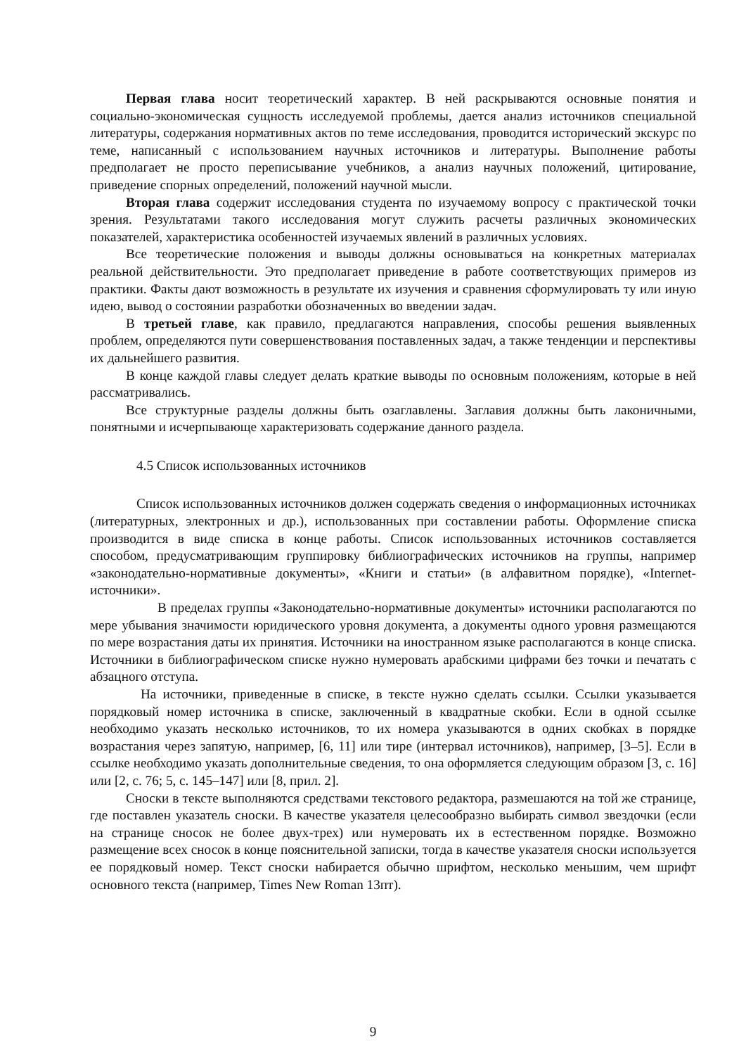Первая глава носит теоретический характер. В ней раскрываются основные понятия и социально-экономическая сущность исследуемой проблемы, дается анализ источников специальной литературы, содержания нормативных актов по теме исследования, проводится исторический экскурс по теме, написанный с использованием научных источников и литературы. Выполнение работы предполагает не просто переписывание учебников, а анализ научных положений, цитирование, приведение спорных определений, положений научной мысли.
Вторая глава содержит исследования студента по изучаемому вопросу с практической точки зрения. Результатами такого исследования могут служить расчеты различных экономических показателей, характеристика особенностей изучаемых явлений в различных условиях.
Все теоретические положения и выводы должны основываться на конкретных материалах реальной действительности. Это предполагает приведение в работе соответствующих примеров из практики. Факты дают возможность в результате их изучения и сравнения сформулировать ту или иную идею, вывод о состоянии разработки обозначенных во введении задач.
В третьей главе, как правило, предлагаются направления, способы решения выявленных проблем, определяются пути совершенствования поставленных задач, а также тенденции и перспективы их дальнейшего развития.
В конце каждой главы следует делать краткие выводы по основным положениям, которые в ней рассматривались.
Все структурные разделы должны быть озаглавлены. Заглавия должны быть лаконичными, понятными и исчерпывающе характеризовать содержание данного раздела.
4.5 Список использованных источников
Список использованных источников должен содержать сведения о информационных источниках (литературных, электронных и др.), использованных при составлении работы. Оформление списка производится в виде списка в конце работы. Список использованных источников составляется способом, предусматривающим группировку библиографических источников на группы, например «законодательно-нормативные документы», «Книги и статьи» (в алфавитном порядке), «Internet-источники».
В пределах группы «Законодательно-нормативные документы» источники располагаются по мере убывания значимости юридического уровня документа, а документы одного уровня размещаются по мере возрастания даты их принятия. Источники на иностранном языке располагаются в конце списка. Источники в библиографическом списке нужно нумеровать арабскими цифрами без точки и печатать с абзацного отступа.
На источники, приведенные в списке, в тексте нужно сделать ссылки. Ссылки указывается порядковый номер источника в списке, заключенный в квадратные скобки. Если в одной ссылке необходимо указать несколько источников, то их номера указываются в одних скобках в порядке возрастания через запятую, например, [6, 11] или тире (интервал источников), например, [3–5]. Если в ссылке необходимо указать дополнительные сведения, то она оформляется следующим образом [3, с. 16] или [2, с. 76; 5, с. 145–147] или [8, прил. 2].
Сноски в тексте выполняются средствами текстового редактора, размешаются на той же странице, где поставлен указатель сноски. В качестве указателя целесообразно выбирать символ звездочки (если на странице сносок не более двух-трех) или нумеровать их в естественном порядке. Возможно размещение всех сносок в конце пояснительной записки, тогда в качестве указателя сноски используется ее порядковый номер. Текст сноски набирается обычно шрифтом, несколько меньшим, чем шрифт основного текста (например, Times New Roman 13пт).
9